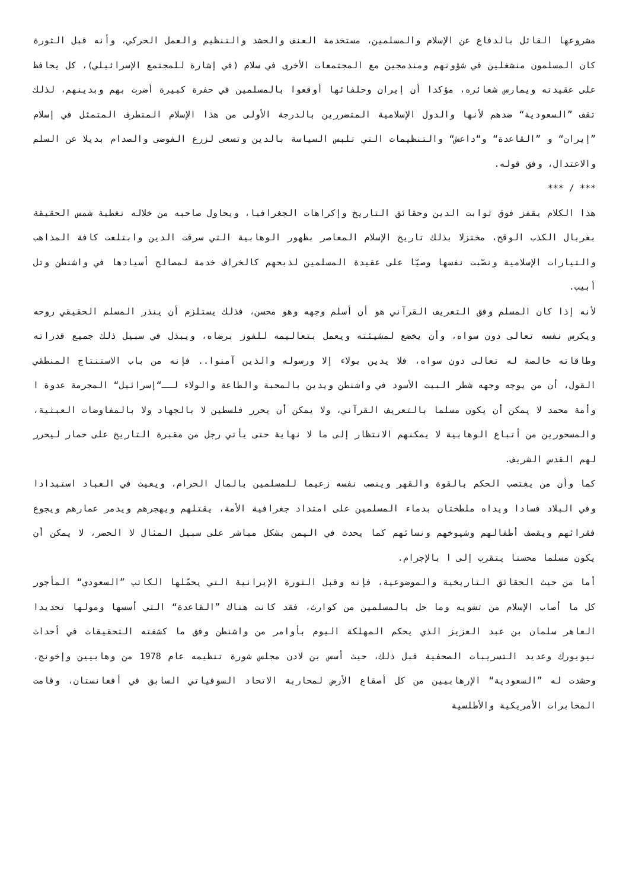مشروعها القائل بالدفاع عن الإسلام والمسلمين، مستخدمة العنف والحشد والتنظيم والعمل الحركي، وأنه قبل الثورة كان المسلمون منشغلين في شؤونهم ومندمجين مع المجتمعات الأخرى في سلام (في إشارة للمجتمع الإسرائيلي)، كل يحافظ على عقيدته ويمارس شعائره، مؤكدا أن إيران وحلفائها أوقعوا بالمسلمين في حفرة كبيرة أضرت بهم وبدينهم، لذلك تقف ”السعودية“ ضدهم لأنها والدول الإسلامية المتضررين بالدرجة الأولى من هذا الإسلام المتطرف المتمثل في إسلام ”إيران“ و ”القاعدة“ و“داعش“ والتنظيمات التي تلبس السياسة بالدين وتسعى لزرع الفوضى والصدام بديلا عن السلم والاعتدال، وفق قوله.
*** / ***
هذا الكلام يقفز فوق ثوابت الدين وحقائق التاريخ وإكراهات الجغرافيا، ويحاول صاحبه من خلاله تغطية شمس الحقيقة بغربال الكذب الوقح، مختزلا بذلك تاريخ الإسلام المعاصر بظهور الوهابية التي سرقت الدين وابتلعت كافة المذاهب والتيارات الإسلامية ونصّبت نفسها وصيّا على عقيدة المسلمين لذبحهم كالخراف خدمة لمصالح أسيادها في واشنطن وتل أبيب.
لأنه إذا كان المسلم وفق التعريف القرآني هو أن أسلم وجهه وهو محسن، فذلك يستلزم أن ينذر المسلم الحقيقي روحه ويكرس نفسه تعالى دون سواه، وأن يخضع لمشيئته ويعمل بتعاليمه للفوز برضاه، ويبذل في سبيل ذلك جميع قدراته وطاقاته خالصة له تعالى دون سواه، فلا يدين بولاء إلا ورسوله والذين آمنوا.. فإنه من باب الاستنتاج المنطقي القول، أن من يوجه وجهه شطر البيت الأسود في واشنطن ويدين بالمحبة والطاعة والولاء لــ“إسرائيل“ المجرمة عدوة ا وأمة محمد لا يمكن أن يكون مسلما بالتعريف القرآني، ولا يمكن أن يحرر فلسطين لا بالجهاد ولا بالمفاوضات العبثية، والمسحورين من أتباع الوهابية لا يمكنهم الانتظار إلى ما لا نهاية حتى يأتي رجل من مقبرة التاريخ على حمار ليحرر لهم القدس الشريف.
كما وأن من يغتصب الحكم بالقوة والقهر وينصب نفسه زعيما للمسلمين بالمال الحرام، ويعيث في العباد استبدادا وفي البلاد فسادا ويداه ملطختان بدماء المسلمين على امتداد جغرافية الأمة، يقتلهم ويهجرهم ويدمر عمارهم ويجوع فقرائهم ويقصف أطفالهم وشيوخهم ونسائهم كما يحدث في اليمن بشكل مباشر على سبيل المثال لا الحصر، لا يمكن أن يكون مسلما محسنا يتقرب إلى ا بالإجرام.
أما من حيث الحقائق التاريخية والموضوعية، فإنه وقبل الثورة الإيرانية التي يحمّلها الكاتب ”السعودي“ المأجور كل ما أصاب الإسلام من تشويه وما حل بالمسلمين من كوارث، فقد كانت هناك ”القاعدة“ التي أسسها ومولها تحديدا العاهر سلمان بن عبد العزيز الذي يحكم المهلكة اليوم بأوامر من واشنطن وفق ما كشفته التحقيقات في أحداث نيويورك وعديد التسريبات الصحفية قبل ذلك، حيث أسس بن لادن مجلس شورة تنظيمه عام 1978 من وهابيين وإخونج، وحشدت له ”السعودية“ الإرهابيين من كل أصقاع الأرض لمحاربة الاتحاد السوفياتي السابق في أفغانستان، وقامت المخابرات الأمريكية والأطلسية